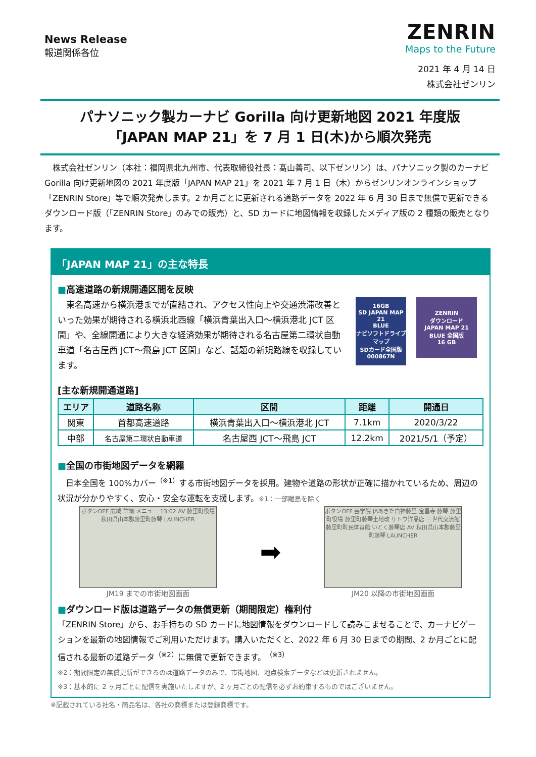News Release
報道関係各位
ZENRIN
Maps to the Future
2021 年 4 月 14 日
株式会社ゼンリン
パナソニック製カーナビ Gorilla 向け更新地図 2021 年度版
「JAPAN MAP 21」を 7 月 1 日(木)から順次発売
　株式会社ゼンリン（本社：福岡県北九州市、代表取締役社長：髙山善司、以下ゼンリン）は、パナソニック製のカーナビ Gorilla 向け更新地図の 2021 年度版「JAPAN MAP 21」を 2021 年 7 月 1 日（木）からゼンリンオンラインショップ「ZENRIN Store」等で順次発売します。2 か月ごとに更新される道路データを 2022 年 6 月 30 日まで無償で更新できるダウンロード版（「ZENRIN Store」のみでの販売）と、SD カードに地図情報を収録したメディア版の 2 種類の販売となります。
「JAPAN MAP 21」の主な特長
■高速道路の新規開通区間を反映
　東名高速から横浜港までが直結され、アクセス性向上や交通渋滞改善といった効果が期待される横浜北西線「横浜青葉出入口～横浜港北 JCT 区間」や、全線開通により大きな経済効果が期待される名古屋第二環状自動車道「名古屋西 JCT～飛島 JCT 区間」など、話題の新規路線を収録しています。
16GB
SD JAPAN MAP 21
BLUE
ナビソフトドライブマップ
SDカード全国版
000867N
ZENRIN
ダウンロード
JAPAN MAP 21
BLUE 全国版
16 GB
[主な新規開通道路]
| エリア | 道路名称 | 区間 | 距離 | 開通日 |
| --- | --- | --- | --- | --- |
| 関東 | 首都高速道路 | 横浜青葉出入口～横浜港北 JCT | 7.1km | 2020/3/22 |
| 中部 | 名古屋第二環状自動車道 | 名古屋西 JCT～飛島 JCT | 12.2km | 2021/5/1（予定） |
■全国の市街地図データを網羅
　日本全国を 100%カバー<sup>（※1）</sup>する市街地図データを採用。建物や道路の形状が正確に描かれているため、周辺の状況が分かりやすく、安心・安全な運転を支援します。※1：一部離島を除く
ボタンOFF 広域 詳細 メニュー 13:02 AV 藤里町役場 秋田県山本郡藤里町藤琴 LAUNCHER
JM19 までの市街地図画面
➡
ボタンOFF 芸学院 JAあきた白神藤里 宝昌寺 藤琴 藤里町役場 藤里町藤琴土地改 サトウ洋品店 三世代交流館 藤里町町民体育館 いとく藤琴店 AV 秋田県山本郡藤里町藤琴 LAUNCHER
JM20 以降の市街地図画面
■ダウンロード版は道路データの無償更新（期間限定）権利付
「ZENRIN Store」から、お手持ちの SD カードに地図情報をダウンロードして読みこませることで、カーナビゲーションを最新の地図情報でご利用いただけます。購入いただくと、2022 年 6 月 30 日までの期間、2 か月ごとに配信される最新の道路データ<sup>（※2）</sup>に無償で更新できます。<sup>（※3）</sup>
※2：期間限定の無償更新ができるのは道路データのみで、市街地図、地点検索データなどは更新されません。
※3：基本的に 2 ヶ月ごとに配信を実施いたしますが、2 ヶ月ごとの配信を必ずお約束するものではございません。
※記載されている社名・商品名は、各社の商標または登録商標です。